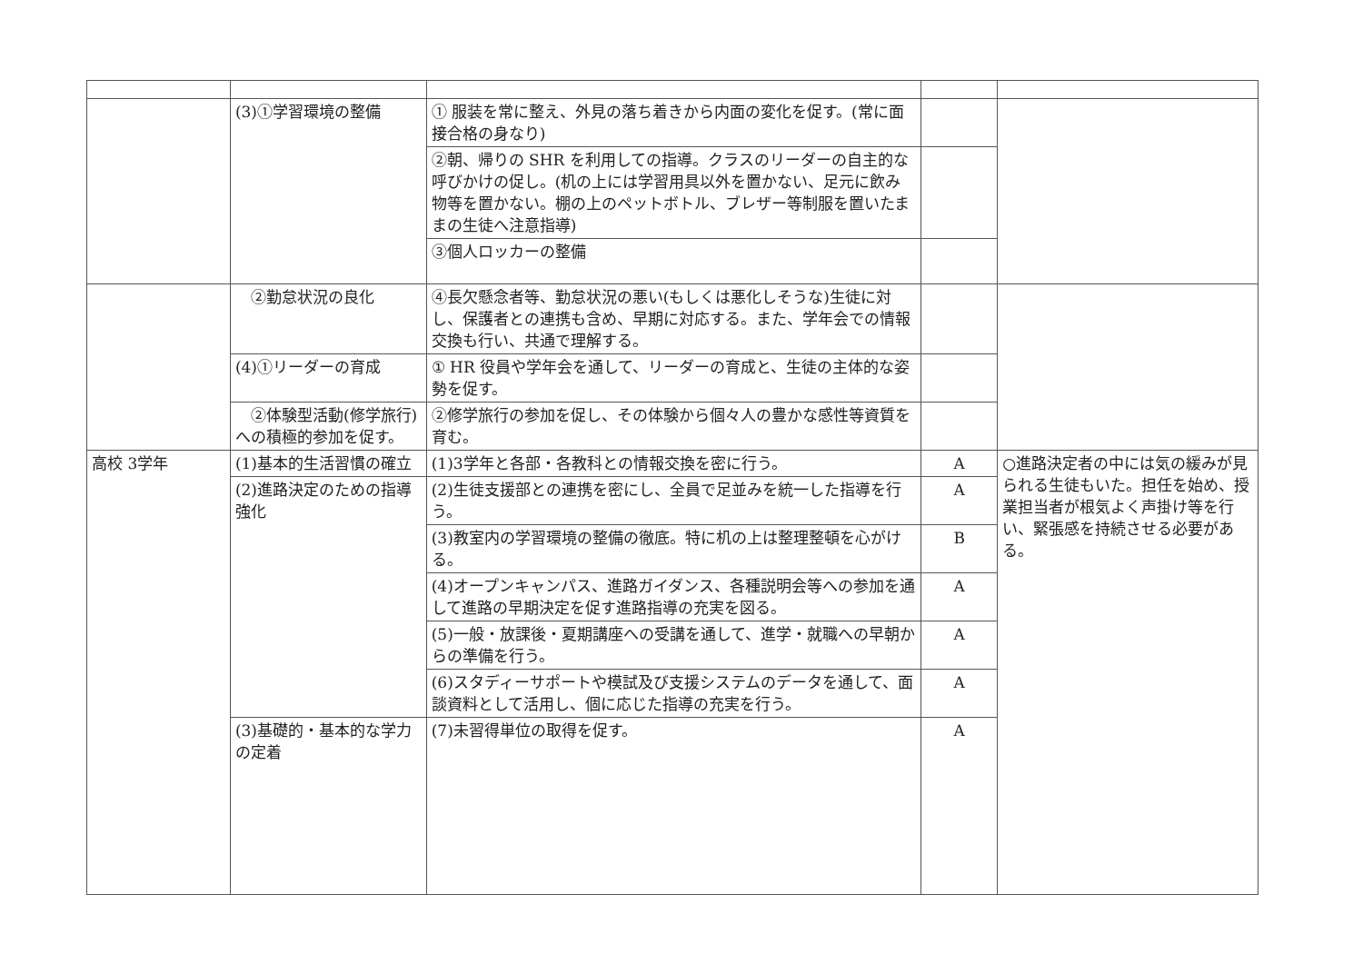| | (3)①学習環境の整備 | ① 服装を常に整え、外見の落ち着きから内面の変化を促す。(常に面接合格の身なり) | | |
| | | ②朝、帰りの SHR を利用しての指導。クラスのリーダーの自主的な呼びかけの促し。(机の上には学習用具以外を置かない、足元に飲み物等を置かない。棚の上のペットボトル、ブレザー等制服を置いたままの生徒へ注意指導) | | |
| | | ③個人ロッカーの整備 | | |
| | ②勤怠状況の良化 | ④長欠懸念者等、勤怠状況の悪い(もしくは悪化しそうな)生徒に対し、保護者との連携も含め、早期に対応する。また、学年会での情報交換も行い、共通で理解する。 | | |
| | (4)①リーダーの育成 | ① HR 役員や学年会を通して、リーダーの育成と、生徒の主体的な姿勢を促す。 | | |
| | ②体験型活動(修学旅行)への積極的参加を促す。 | ②修学旅行の参加を促し、その体験から個々人の豊かな感性等資質を育む。 | | |
| 高校 3学年 | (1)基本的生活習慣の確立 | (1)3学年と各部・各教科との情報交換を密に行う。 | A | ○進路決定者の中には気の緩みが見られる生徒もいた。担任を始め、授業担当者が根気よく声掛け等を行い、緊張感を持続させる必要がある。 |
| | (2)進路決定のための指導強化 | (2)生徒支援部との連携を密にし、全員で足並みを統一した指導を行う。 | A | |
| | | (3)教室内の学習環境の整備の徹底。特に机の上は整理整頓を心がける。 | B | |
| | | (4)オープンキャンパス、進路ガイダンス、各種説明会等への参加を通して進路の早期決定を促す進路指導の充実を図る。 | A | |
| | | (5)一般・放課後・夏期講座への受講を通して、進学・就職への早朝からの準備を行う。 | A | |
| | | (6)スタディーサポートや模試及び支援システムのデータを通して、面談資料として活用し、個に応じた指導の充実を行う。 | A | |
| | (3)基礎的・基本的な学力の定着 | (7)未習得単位の取得を促す。 | A | |